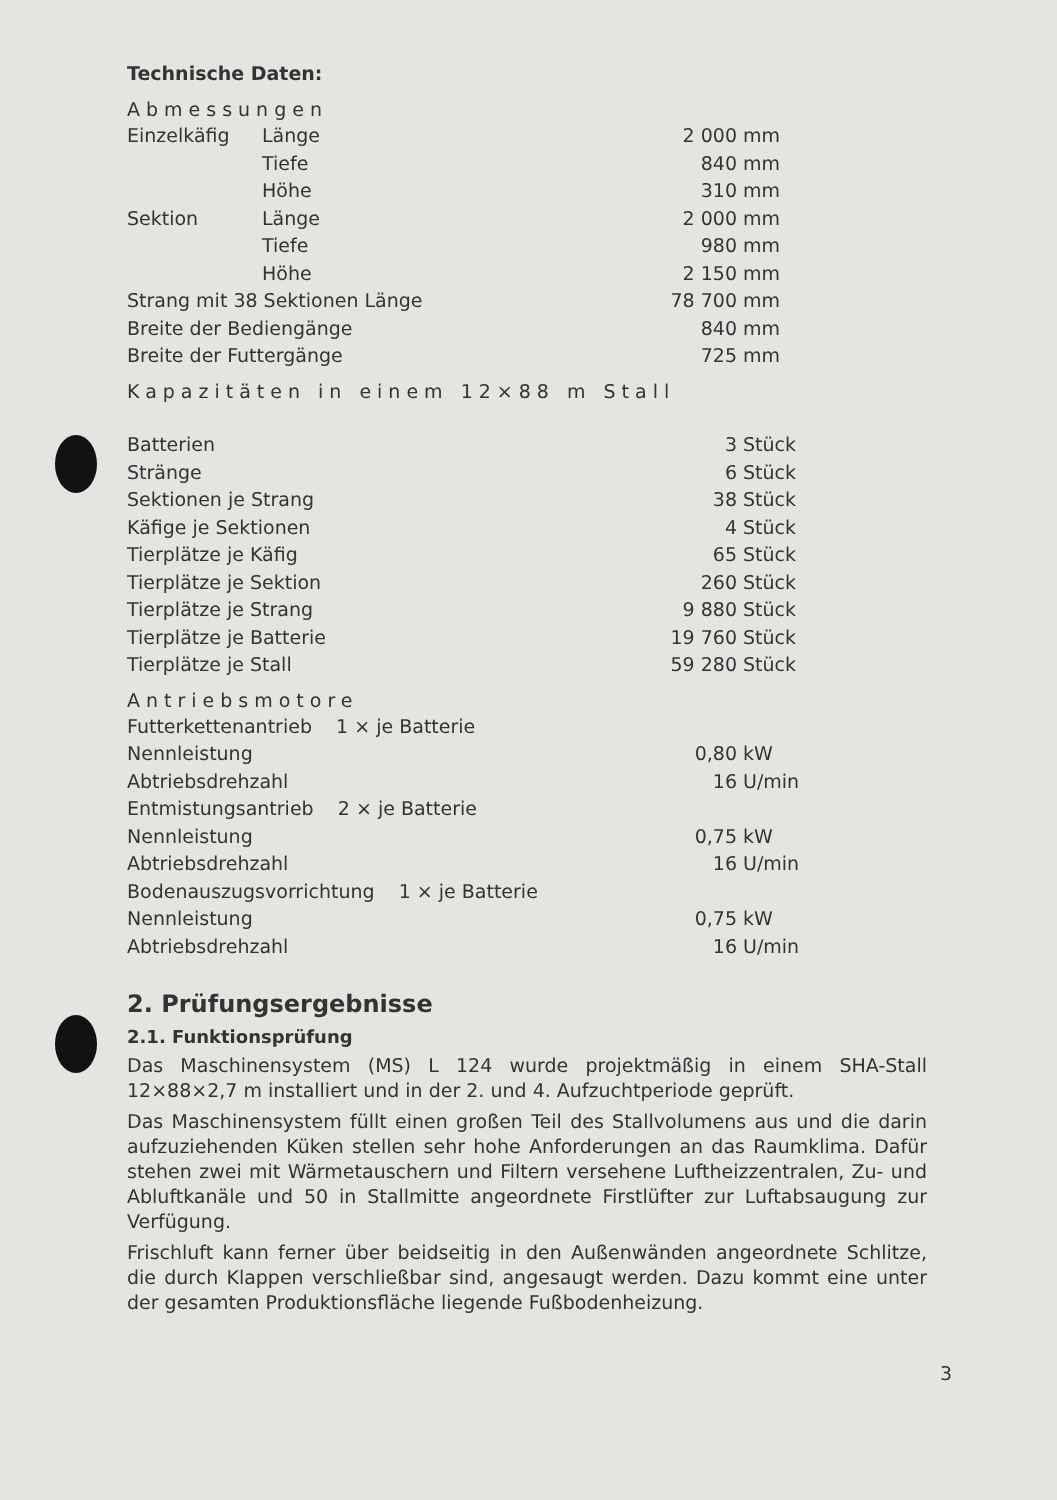Technische Daten:
Abmessungen
| Einzelkäfig | Länge | 2 000 | mm |
| | Tiefe | 840 | mm |
| | Höhe | 310 | mm |
| Sektion | Länge | 2 000 | mm |
| | Tiefe | 980 | mm |
| | Höhe | 2 150 | mm |
| Strang mit 38 Sektionen Länge | | 78 700 | mm |
| Breite der Bediengänge | | 840 | mm |
| Breite der Futtergänge | | 725 | mm |
Kapazitäten in einem 12×88 m Stall
| Batterien | 3 | Stück |
| Stränge | 6 | Stück |
| Sektionen je Strang | 38 | Stück |
| Käfige je Sektionen | 4 | Stück |
| Tierplätze je Käfig | 65 | Stück |
| Tierplätze je Sektion | 260 | Stück |
| Tierplätze je Strang | 9 880 | Stück |
| Tierplätze je Batterie | 19 760 | Stück |
| Tierplätze je Stall | 59 280 | Stück |
Antriebsmotore
| Futterkettenantrieb 1 × je Batterie | | |
| Nennleistung | 0,80 | kW |
| Abtriebsdrehzahl | 16 | U/min |
| Entmistungsantrieb 2 × je Batterie | | |
| Nennleistung | 0,75 | kW |
| Abtriebsdrehzahl | 16 | U/min |
| Bodenauszugsvorrichtung 1 × je Batterie | | |
| Nennleistung | 0,75 | kW |
| Abtriebsdrehzahl | 16 | U/min |
2. Prüfungsergebnisse
2.1. Funktionsprüfung
Das Maschinensystem (MS) L 124 wurde projektmäßig in einem SHA-Stall 12×88×2,7 m installiert und in der 2. und 4. Aufzuchtperiode geprüft.
Das Maschinensystem füllt einen großen Teil des Stallvolumens aus und die darin aufzuziehenden Küken stellen sehr hohe Anforderungen an das Raumklima. Dafür stehen zwei mit Wärmetauschern und Filtern versehene Luftheizzentralen, Zu- und Abluftkanäle und 50 in Stallmitte angeordnete Firstlüfter zur Luftabsaugung zur Verfügung.
Frischluft kann ferner über beidseitig in den Außenwänden angeordnete Schlitze, die durch Klappen verschließbar sind, angesaugt werden. Dazu kommt eine unter der gesamten Produktionsfläche liegende Fußbodenheizung.
3